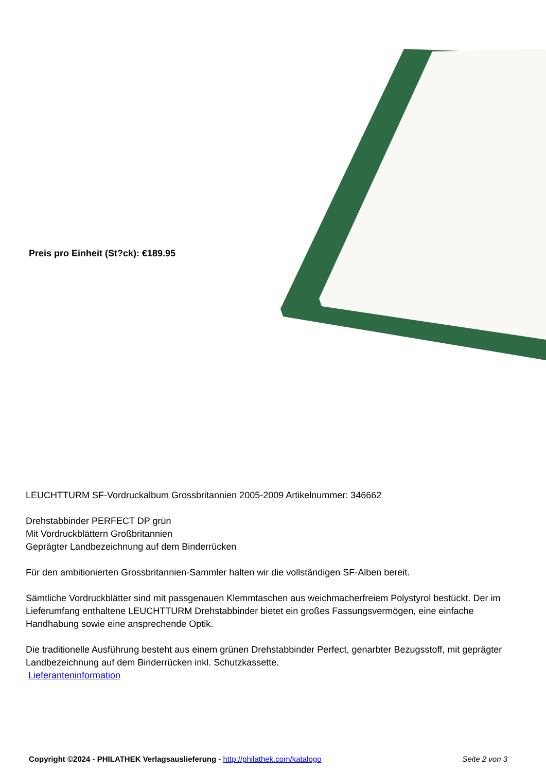Preis pro Einheit (St?ck): €189.95
LEUCHTTURM SF-Vordruckalbum Grossbritannien 2005-2009 Artikelnummer: 346662
Drehstabbinder PERFECT DP grün
Mit Vordruckblättern Großbritannien
Geprägter Landbezeichnung auf dem Binderrücken
Für den ambitionierten Grossbritannien-Sammler halten wir die vollständigen SF-Alben bereit.
Sämtliche Vordruckblätter sind mit passgenauen Klemmtaschen aus weichmacherfreiem Polystyrol bestückt. Der im Lieferumfang enthaltene LEUCHTTURM Drehstabbinder bietet ein großes Fassungsvermögen, eine einfache Handhabung sowie eine ansprechende Optik.
Die traditionelle Ausführung besteht aus einem grünen Drehstabbinder Perfect, genarbter Bezugsstoff, mit geprägter Landbezeichnung auf dem Binderrücken inkl. Schutzkassette.
Lieferanteninformation
Copyright ©2024 - PHILATHEK Verlagsauslieferung - http://philathek.com/katalogo Seite 2 von 3